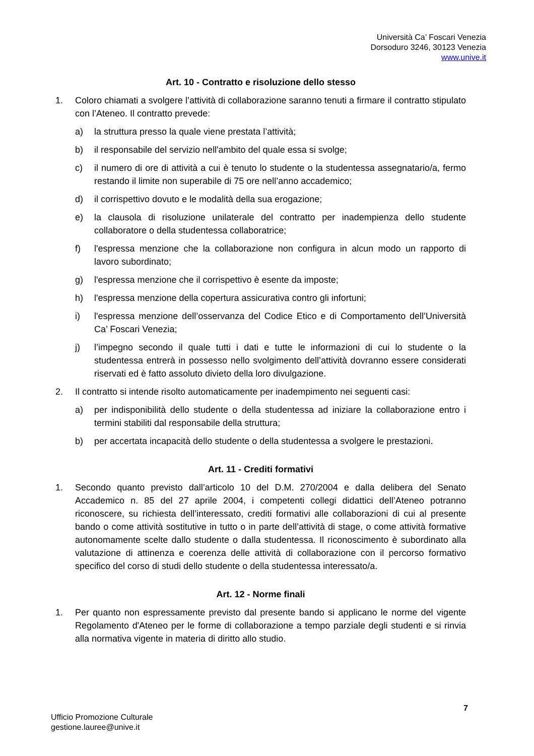Università Ca’ Foscari Venezia
Dorsoduro 3246, 30123 Venezia
www.unive.it
Art. 10 - Contratto e risoluzione dello stesso
1. Coloro chiamati a svolgere l’attività di collaborazione saranno tenuti a firmare il contratto stipulato con l’Ateneo. Il contratto prevede:
a) la struttura presso la quale viene prestata l’attività;
b) il responsabile del servizio nell'ambito del quale essa si svolge;
c) il numero di ore di attività a cui è tenuto lo studente o la studentessa assegnatario/a, fermo restando il limite non superabile di 75 ore nell’anno accademico;
d) il corrispettivo dovuto e le modalità della sua erogazione;
e) la clausola di risoluzione unilaterale del contratto per inadempienza dello studente collaboratore o della studentessa collaboratrice;
f) l'espressa menzione che la collaborazione non configura in alcun modo un rapporto di lavoro subordinato;
g) l'espressa menzione che il corrispettivo è esente da imposte;
h) l'espressa menzione della copertura assicurativa contro gli infortuni;
i) l'espressa menzione dell’osservanza del Codice Etico e di Comportamento dell’Università Ca’ Foscari Venezia;
j) l’impegno secondo il quale tutti i dati e tutte le informazioni di cui lo studente o la studentessa entrerà in possesso nello svolgimento dell’attività dovranno essere considerati riservati ed è fatto assoluto divieto della loro divulgazione.
2. Il contratto si intende risolto automaticamente per inadempimento nei seguenti casi:
a) per indisponibilità dello studente o della studentessa ad iniziare la collaborazione entro i termini stabiliti dal responsabile della struttura;
b) per accertata incapacità dello studente o della studentessa a svolgere le prestazioni.
Art. 11 - Crediti formativi
1. Secondo quanto previsto dall’articolo 10 del D.M. 270/2004 e dalla delibera del Senato Accademico n. 85 del 27 aprile 2004, i competenti collegi didattici dell’Ateneo potranno riconoscere, su richiesta dell’interessato, crediti formativi alle collaborazioni di cui al presente bando o come attività sostitutive in tutto o in parte dell’attività di stage, o come attività formative autonomamente scelte dallo studente o dalla studentessa. Il riconoscimento è subordinato alla valutazione di attinenza e coerenza delle attività di collaborazione con il percorso formativo specifico del corso di studi dello studente o della studentessa interessato/a.
Art. 12 - Norme finali
1. Per quanto non espressamente previsto dal presente bando si applicano le norme del vigente Regolamento d'Ateneo per le forme di collaborazione a tempo parziale degli studenti e si rinvia alla normativa vigente in materia di diritto allo studio.
7
Ufficio Promozione Culturale
gestione.lauree@unive.it